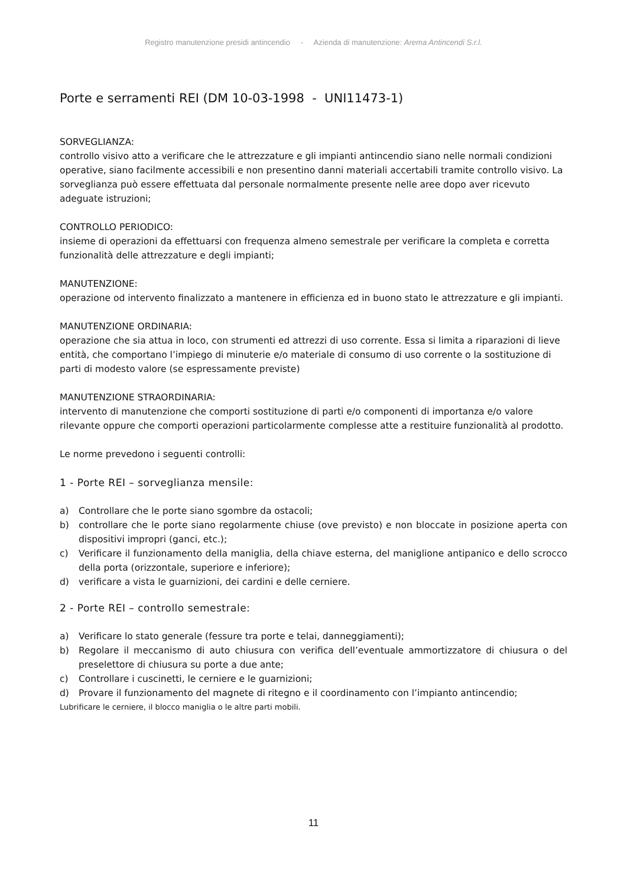Registro manutenzione presidi antincendio - Azienda di manutenzione: Arema Antincendi S.r.l.
Porte e serramenti REI (DM 10-03-1998 - UNI11473-1)
SORVEGLIANZA:
controllo visivo atto a verificare che le attrezzature e gli impianti antincendio siano nelle normali condizioni operative, siano facilmente accessibili e non presentino danni materiali accertabili tramite controllo visivo. La sorveglianza può essere effettuata dal personale normalmente presente nelle aree dopo aver ricevuto adeguate istruzioni;
CONTROLLO PERIODICO:
insieme di operazioni da effettuarsi con frequenza almeno semestrale per verificare la completa e corretta funzionalità delle attrezzature e degli impianti;
MANUTENZIONE:
operazione od intervento finalizzato a mantenere in efficienza ed in buono stato le attrezzature e gli impianti.
MANUTENZIONE ORDINARIA:
operazione che sia attua in loco, con strumenti ed attrezzi di uso corrente. Essa si limita a riparazioni di lieve entità, che comportano l’impiego di minuterie e/o materiale di consumo di uso corrente o la sostituzione di parti di modesto valore (se espressamente previste)
MANUTENZIONE STRAORDINARIA:
intervento di manutenzione che comporti sostituzione di parti e/o componenti di importanza e/o valore rilevante oppure che comporti operazioni particolarmente complesse atte a restituire funzionalità al prodotto.
Le norme prevedono i seguenti controlli:
1 - Porte REI – sorveglianza mensile:
a) Controllare che le porte siano sgombre da ostacoli;
b) controllare che le porte siano regolarmente chiuse (ove previsto) e non bloccate in posizione aperta con dispositivi impropri (ganci, etc.);
c) Verificare il funzionamento della maniglia, della chiave esterna, del maniglione antipanico e dello scrocco della porta (orizzontale, superiore e inferiore);
d) verificare a vista le guarnizioni, dei cardini e delle cerniere.
2 - Porte REI – controllo semestrale:
a) Verificare lo stato generale (fessure tra porte e telai, danneggiamenti);
b) Regolare il meccanismo di auto chiusura con verifica dell’eventuale ammortizzatore di chiusura o del preselettore di chiusura su porte a due ante;
c) Controllare i cuscinetti, le cerniere e le guarnizioni;
d) Provare il funzionamento del magnete di ritegno e il coordinamento con l’impianto antincendio;
Lubrificare le cerniere, il blocco maniglia o le altre parti mobili.
11